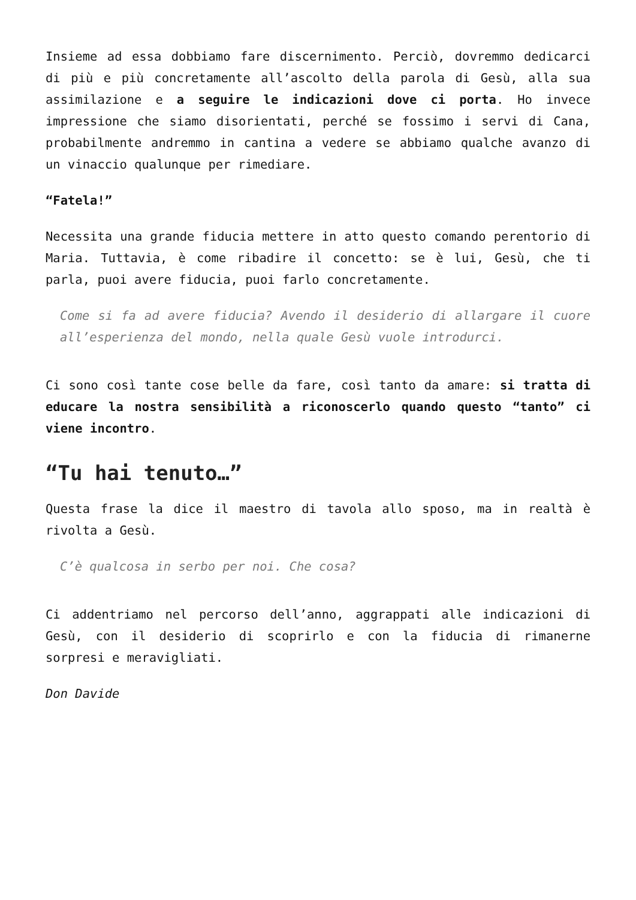Insieme ad essa dobbiamo fare discernimento. Perciò, dovremmo dedicarci di più e più concretamente all’ascolto della parola di Gesù, alla sua assimilazione e a seguire le indicazioni dove ci porta. Ho invece impressione che siamo disorientati, perché se fossimo i servi di Cana, probabilmente andremmo in cantina a vedere se abbiamo qualche avanzo di un vinaccio qualunque per rimediare.
“Fatela!”
Necessita una grande fiducia mettere in atto questo comando perentorio di Maria. Tuttavia, è come ribadire il concetto: se è lui, Gesù, che ti parla, puoi avere fiducia, puoi farlo concretamente.
Come si fa ad avere fiducia? Avendo il desiderio di allargare il cuore all’esperienza del mondo, nella quale Gesù vuole introdurci.
Ci sono così tante cose belle da fare, così tanto da amare: si tratta di educare la nostra sensibilità a riconoscerlo quando questo “tanto” ci viene incontro.
“Tu hai tenuto…”
Questa frase la dice il maestro di tavola allo sposo, ma in realtà è rivolta a Gesù.
C’è qualcosa in serbo per noi. Che cosa?
Ci addentriamo nel percorso dell’anno, aggrappati alle indicazioni di Gesù, con il desiderio di scoprirlo e con la fiducia di rimanerne sorpresi e meravigliati.
Don Davide